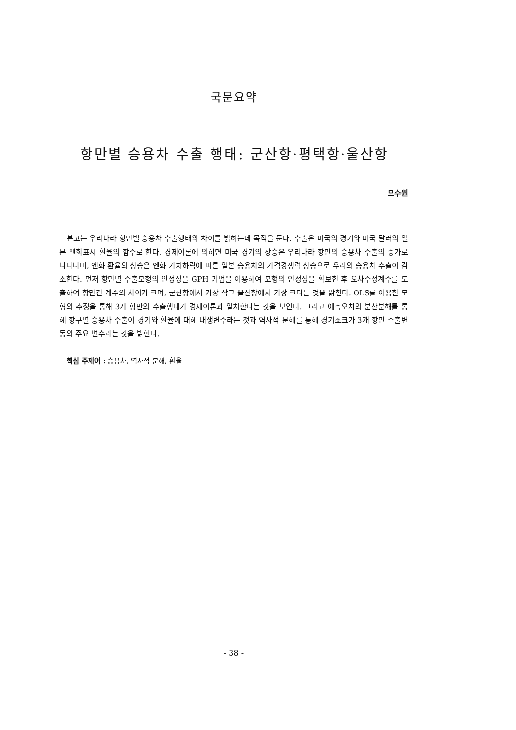국문요약
항만별 승용차 수출 행태: 군산항·평택항·울산항
모수원
본고는 우리나라 항만별 승용차 수출행태의 차이를 밝히는데 목적을 둔다. 수출은 미국의 경기와 미국 달러의 일본 엔화표시 환율의 함수로 한다. 경제이론에 의하면 미국 경기의 상승은 우리나라 항만의 승용차 수출의 증가로 나타나며, 엔화 환율의 상승은 엔화 가치하락에 따른 일본 승용차의 가격경쟁력 상승으로 우리의 승용차 수출이 감소한다. 먼저 항만별 수출모형의 안정성을 GPH 기법을 이용하여 모형의 안정성을 확보한 후 오차수정계수를 도출하여 항만간 계수의 차이가 크며, 군산항에서 가장 작고 울산항에서 가장 크다는 것을 밝힌다. OLS를 이용한 모형의 추정을 통해 3개 항만의 수출행태가 경제이론과 일치한다는 것을 보인다. 그리고 예측오차의 분산분해를 통해 항구별 승용차 수출이 경기와 환율에 대해 내생변수라는 것과 역사적 분해를 통해 경기쇼크가 3개 항만 수출변동의 주요 변수라는 것을 밝힌다.
핵심 주제어 : 승용차, 역사적 분해, 환율
- 38 -